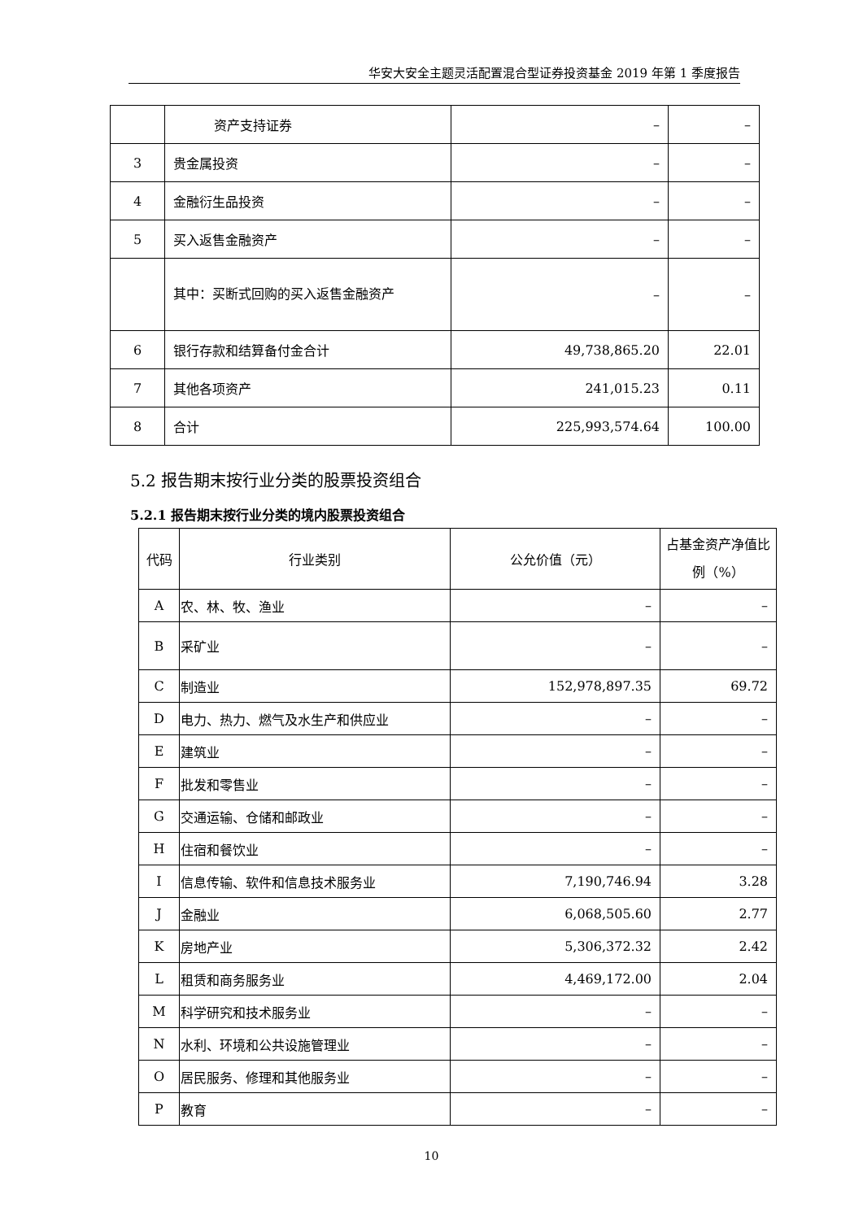华安大安全主题灵活配置混合型证券投资基金 2019 年第 1 季度报告
| | 资产支持证券 | – | – |
| 3 | 贵金属投资 | – | – |
| 4 | 金融衍生品投资 | – | – |
| 5 | 买入返售金融资产 | – | – |
| | 其中：买断式回购的买入返售金融资产 | – | – |
| 6 | 银行存款和结算备付金合计 | 49,738,865.20 | 22.01 |
| 7 | 其他各项资产 | 241,015.23 | 0.11 |
| 8 | 合计 | 225,993,574.64 | 100.00 |
5.2 报告期末按行业分类的股票投资组合
5.2.1 报告期末按行业分类的境内股票投资组合
| 代码 | 行业类别 | 公允价值（元） | 占基金资产净值比例（%） |
| --- | --- | --- | --- |
| A | 农、林、牧、渔业 | – | – |
| B | 采矿业 | – | – |
| C | 制造业 | 152,978,897.35 | 69.72 |
| D | 电力、热力、燃气及水生产和供应业 | – | – |
| E | 建筑业 | – | – |
| F | 批发和零售业 | – | – |
| G | 交通运输、仓储和邮政业 | – | – |
| H | 住宿和餐饮业 | – | – |
| I | 信息传输、软件和信息技术服务业 | 7,190,746.94 | 3.28 |
| J | 金融业 | 6,068,505.60 | 2.77 |
| K | 房地产业 | 5,306,372.32 | 2.42 |
| L | 租赁和商务服务业 | 4,469,172.00 | 2.04 |
| M | 科学研究和技术服务业 | – | – |
| N | 水利、环境和公共设施管理业 | – | – |
| O | 居民服务、修理和其他服务业 | – | – |
| P | 教育 | – | – |
10